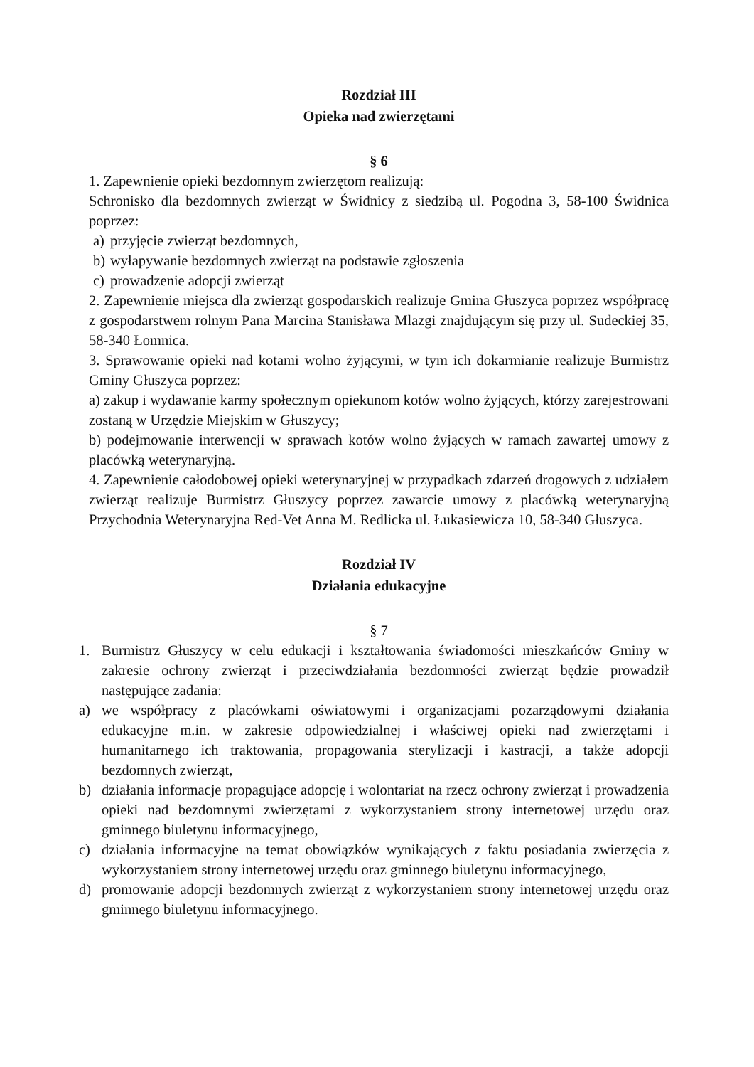Rozdział III
Opieka nad zwierzętami
§ 6
1. Zapewnienie opieki bezdomnym zwierzętom realizują:
Schronisko dla bezdomnych zwierząt w Świdnicy z siedzibą ul. Pogodna 3, 58-100 Świdnica poprzez:
a) przyjęcie zwierząt bezdomnych,
b) wyłapywanie bezdomnych zwierząt na podstawie zgłoszenia
c) prowadzenie adopcji zwierząt
2. Zapewnienie miejsca dla zwierząt gospodarskich realizuje Gmina Głuszyca poprzez współpracę z gospodarstwem rolnym Pana Marcina Stanisława Mlazgi znajdującym się przy ul. Sudeckiej 35, 58-340 Łomnica.
3. Sprawowanie opieki nad kotami wolno żyjącymi, w tym ich dokarmianie realizuje Burmistrz Gminy Głuszyca poprzez:
a) zakup i wydawanie karmy społecznym opiekunom kotów wolno żyjących, którzy zarejestrowani zostaną w Urzędzie Miejskim w Głuszycy;
b) podejmowanie interwencji w sprawach kotów wolno żyjących w ramach zawartej umowy z placówką weterynaryjną.
4. Zapewnienie całodobowej opieki weterynaryjnej w przypadkach zdarzeń drogowych z udziałem zwierząt realizuje Burmistrz Głuszycy poprzez zawarcie umowy z placówką weterynaryjną Przychodnia Weterynaryjna Red-Vet Anna M. Redlicka ul. Łukasiewicza 10, 58-340 Głuszyca.
Rozdział IV
Działania edukacyjne
§ 7
1. Burmistrz Głuszycy w celu edukacji i kształtowania świadomości mieszkańców Gminy w zakresie ochrony zwierząt i przeciwdziałania bezdomności zwierząt będzie prowadził następujące zadania:
a) we współpracy z placówkami oświatowymi i organizacjami pozarządowymi działania edukacyjne m.in. w zakresie odpowiedzialnej i właściwej opieki nad zwierzętami i humanitarnego ich traktowania, propagowania sterylizacji i kastracji, a także adopcji bezdomnych zwierząt,
b) działania informacje propagujące adopcję i wolontariat na rzecz ochrony zwierząt i prowadzenia opieki nad bezdomnymi zwierzętami z wykorzystaniem strony internetowej urzędu oraz gminnego biuletynu informacyjnego,
c) działania informacyjne na temat obowiązków wynikających z faktu posiadania zwierzęcia z wykorzystaniem strony internetowej urzędu oraz gminnego biuletynu informacyjnego,
d) promowanie adopcji bezdomnych zwierząt z wykorzystaniem strony internetowej urzędu oraz gminnego biuletynu informacyjnego.